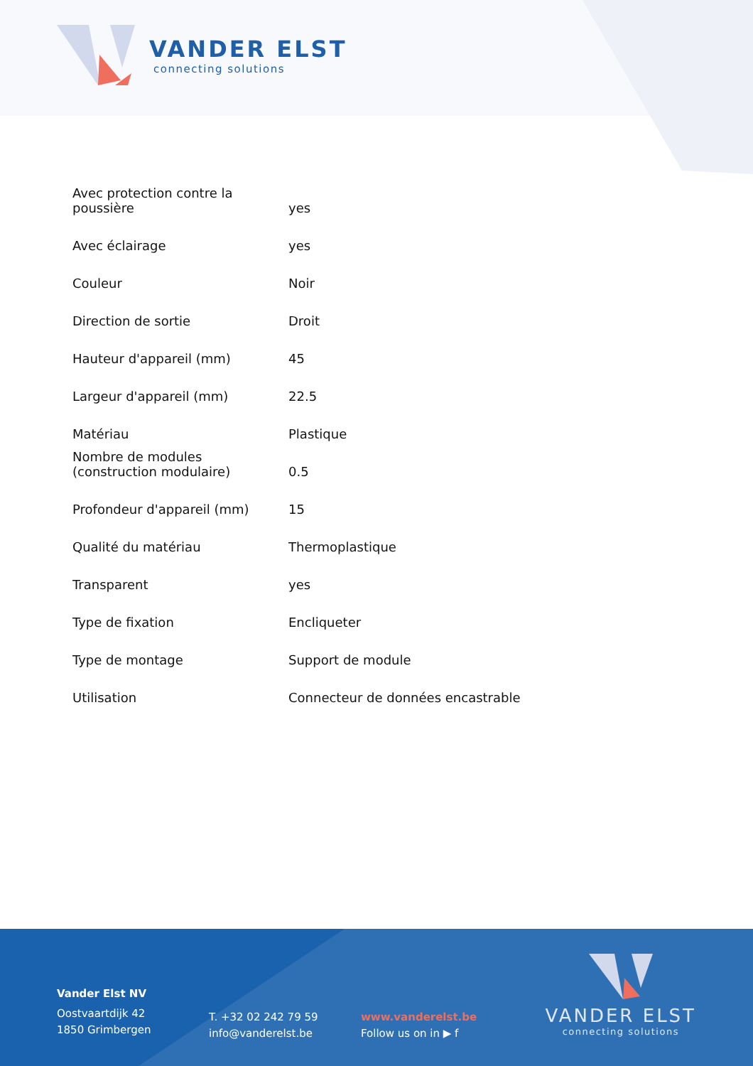VANDER ELST
connecting solutions
| Avec protection contre la poussière | yes |
| Avec éclairage | yes |
| Couleur | Noir |
| Direction de sortie | Droit |
| Hauteur d'appareil (mm) | 45 |
| Largeur d'appareil (mm) | 22.5 |
| Matériau | Plastique |
| Nombre de modules (construction modulaire) | 0.5 |
| Profondeur d'appareil (mm) | 15 |
| Qualité du matériau | Thermoplastique |
| Transparent | yes |
| Type de fixation | Encliqueter |
| Type de montage | Support de module |
| Utilisation | Connecteur de données encastrable |
Vander Elst NV
Oostvaartdijk 42
1850 Grimbergen
T. +32 02 242 79 59
info@vanderelst.be
www.vanderelst.be
Follow us on in ▶ f
VANDER ELST
connecting solutions